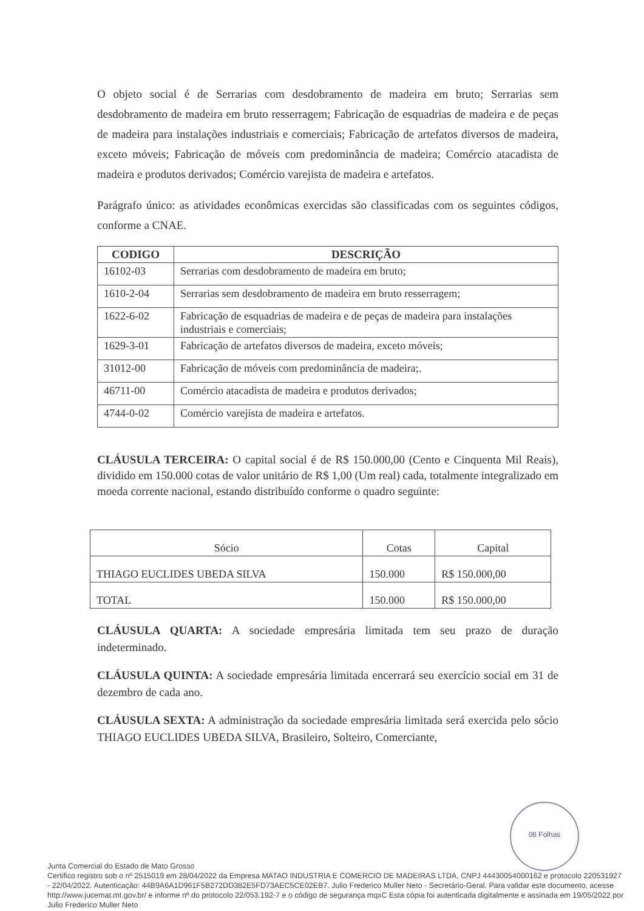O objeto social é de Serrarias com desdobramento de madeira em bruto; Serrarias sem desdobramento de madeira em bruto resserragem; Fabricação de esquadrias de madeira e de peças de madeira para instalações industriais e comerciais; Fabricação de artefatos diversos de madeira, exceto móveis; Fabricação de móveis com predominância de madeira; Comércio atacadista de madeira e produtos derivados; Comércio varejista de madeira e artefatos.
Parágrafo único: as atividades econômicas exercidas são classificadas com os seguintes códigos, conforme a CNAE.
| CODIGO | DESCRIÇÃO |
| --- | --- |
| 16102-03 | Serrarias com desdobramento de madeira em bruto; |
| 1610-2-04 | Serrarias sem desdobramento de madeira em bruto resserragem; |
| 1622-6-02 | Fabricação de esquadrias de madeira e de peças de madeira para instalações industriais e comerciais; |
| 1629-3-01 | Fabricação de artefatos diversos de madeira, exceto móveis; |
| 31012-00 | Fabricação de móveis com predominância de madeira;. |
| 46711-00 | Comércio atacadista de madeira e produtos derivados; |
| 4744-0-02 | Comércio varejista de madeira e artefatos. |
CLÁUSULA TERCEIRA: O capital social é de R$ 150.000,00 (Cento e Cinquenta Mil Reais), dividido em 150.000 cotas de valor unitário de R$ 1,00 (Um real) cada, totalmente integralizado em moeda corrente nacional, estando distribuído conforme o quadro seguinte:
| Sócio | Cotas | Capital |
| THIAGO EUCLIDES UBEDA SILVA | 150.000 | R$ 150.000,00 |
| TOTAL | 150.000 | R$ 150.000,00 |
CLÁUSULA QUARTA: A sociedade empresária limitada tem seu prazo de duração indeterminado.
CLÁUSULA QUINTA: A sociedade empresária limitada encerrará seu exercício social em 31 de dezembro de cada ano.
CLÁUSULA SEXTA: A administração da sociedade empresária limitada será exercida pelo sócio THIAGO EUCLIDES UBEDA SILVA, Brasileiro, Solteiro, Comerciante,
08 Folhas
Junta Comercial do Estado de Mato Grosso
Certifico registro sob o nº 2515019 em 28/04/2022 da Empresa MATAO INDUSTRIA E COMERCIO DE MADEIRAS LTDA, CNPJ 44430054000162 e protocolo 220531927 - 22/04/2022. Autenticação: 44B9A6A1D961F5B272DD382E5FD73AEC5CE02EB7. Julio Frederico Muller Neto - Secretário-Geral. Para validar este documento, acesse http://www.jucemat.mt.gov.br/ e informe nº do protocolo 22/053.192-7 e o código de segurança mqxC Esta cópia foi autenticada digitalmente e assinada em 19/05/2022 por Julio Frederico Muller Neto